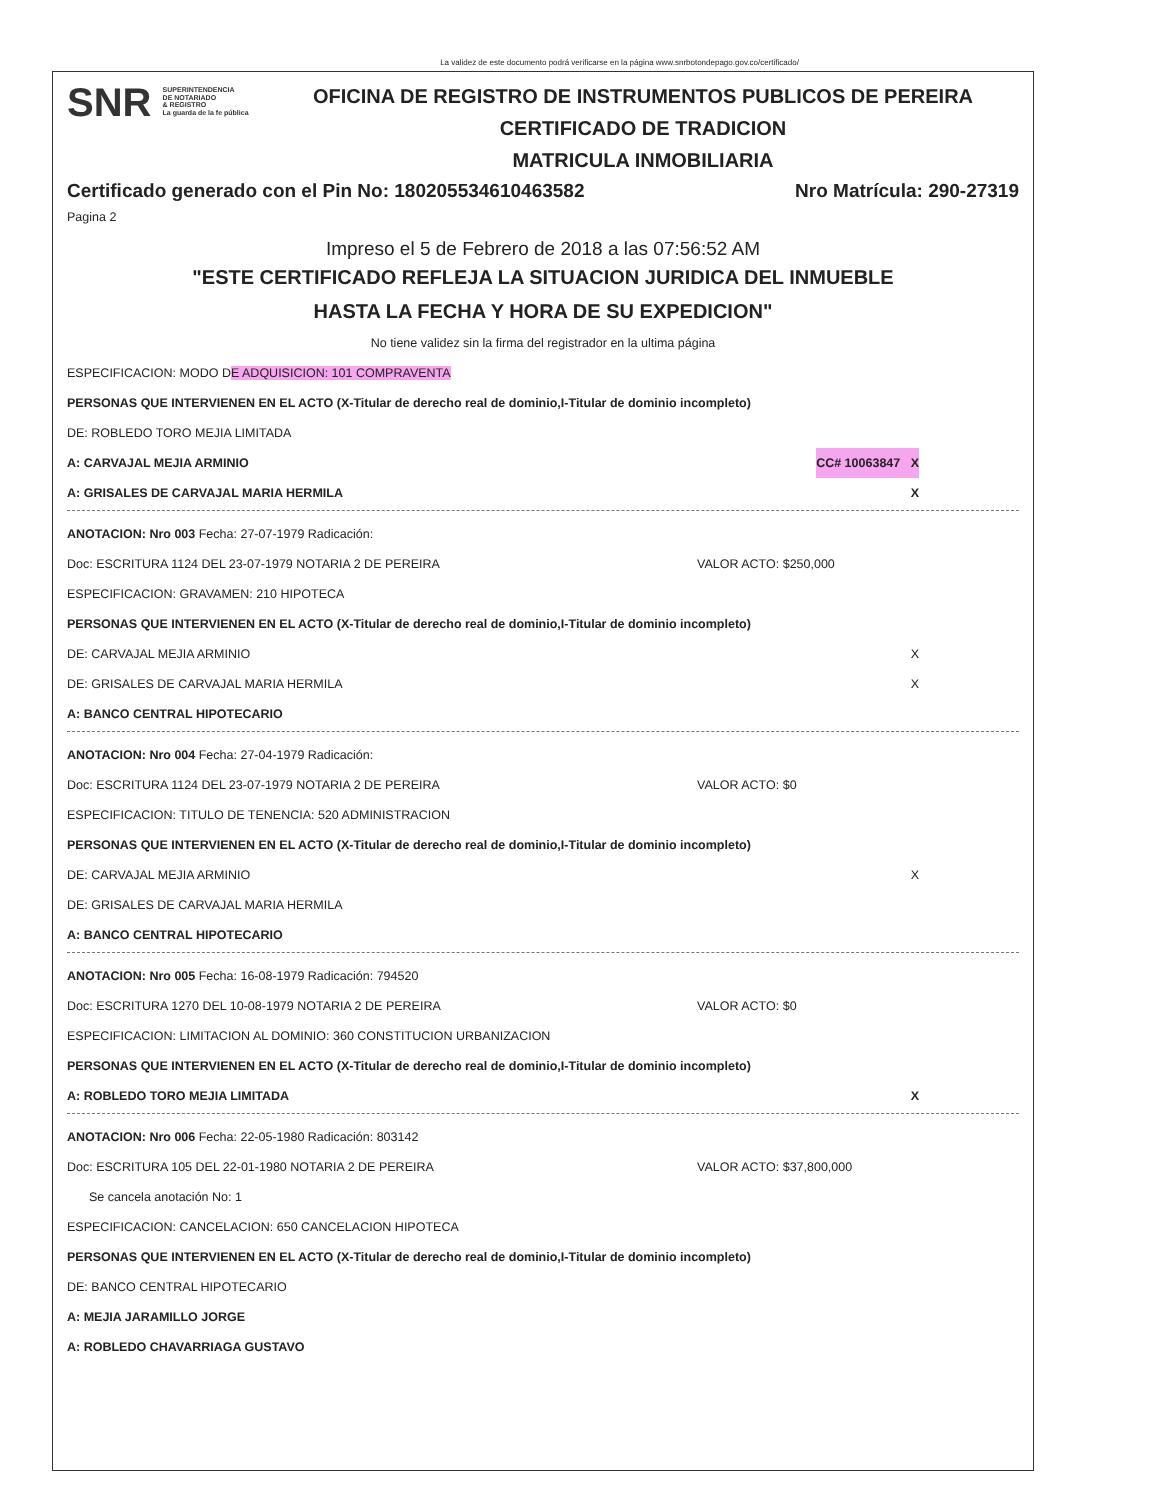La validez de este documento podrá verificarse en la página www.snrbotondepago.gov.co/certificado/
SNR SUPERINTENDENCIA
DE NOTARIADO
& REGISTRO
La guarda de la fe pública
OFICINA DE REGISTRO DE INSTRUMENTOS PUBLICOS DE PEREIRA
CERTIFICADO DE TRADICION
MATRICULA INMOBILIARIA
Certificado generado con el Pin No: 180205534610463582 Nro Matrícula: 290-27319
Pagina 2
Impreso el 5 de Febrero de 2018 a las 07:56:52 AM
"ESTE CERTIFICADO REFLEJA LA SITUACION JURIDICA DEL INMUEBLE
HASTA LA FECHA Y HORA DE SU EXPEDICION"
No tiene validez sin la firma del registrador en la ultima página
ESPECIFICACION: MODO DE ADQUISICION: 101 COMPRAVENTA
PERSONAS QUE INTERVIENEN EN EL ACTO (X-Titular de derecho real de dominio,I-Titular de dominio incompleto)
DE: ROBLEDO TORO MEJIA LIMITADA
A: CARVAJAL MEJIA ARMINIO CC# 10063847 X
A: GRISALES DE CARVAJAL MARIA HERMILA X
ANOTACION: Nro 003 Fecha: 27-07-1979 Radicación:
Doc: ESCRITURA 1124 DEL 23-07-1979 NOTARIA 2 DE PEREIRA VALOR ACTO: $250,000
ESPECIFICACION: GRAVAMEN: 210 HIPOTECA
PERSONAS QUE INTERVIENEN EN EL ACTO (X-Titular de derecho real de dominio,I-Titular de dominio incompleto)
DE: CARVAJAL MEJIA ARMINIO X
DE: GRISALES DE CARVAJAL MARIA HERMILA X
A: BANCO CENTRAL HIPOTECARIO
ANOTACION: Nro 004 Fecha: 27-04-1979 Radicación:
Doc: ESCRITURA 1124 DEL 23-07-1979 NOTARIA 2 DE PEREIRA VALOR ACTO: $0
ESPECIFICACION: TITULO DE TENENCIA: 520 ADMINISTRACION
PERSONAS QUE INTERVIENEN EN EL ACTO (X-Titular de derecho real de dominio,I-Titular de dominio incompleto)
DE: CARVAJAL MEJIA ARMINIO X
DE: GRISALES DE CARVAJAL MARIA HERMILA
A: BANCO CENTRAL HIPOTECARIO
ANOTACION: Nro 005 Fecha: 16-08-1979 Radicación: 794520
Doc: ESCRITURA 1270 DEL 10-08-1979 NOTARIA 2 DE PEREIRA VALOR ACTO: $0
ESPECIFICACION: LIMITACION AL DOMINIO: 360 CONSTITUCION URBANIZACION
PERSONAS QUE INTERVIENEN EN EL ACTO (X-Titular de derecho real de dominio,I-Titular de dominio incompleto)
A: ROBLEDO TORO MEJIA LIMITADA X
ANOTACION: Nro 006 Fecha: 22-05-1980 Radicación: 803142
Doc: ESCRITURA 105 DEL 22-01-1980 NOTARIA 2 DE PEREIRA VALOR ACTO: $37,800,000
Se cancela anotación No: 1
ESPECIFICACION: CANCELACION: 650 CANCELACION HIPOTECA
PERSONAS QUE INTERVIENEN EN EL ACTO (X-Titular de derecho real de dominio,I-Titular de dominio incompleto)
DE: BANCO CENTRAL HIPOTECARIO
A: MEJIA JARAMILLO JORGE
A: ROBLEDO CHAVARRIAGA GUSTAVO